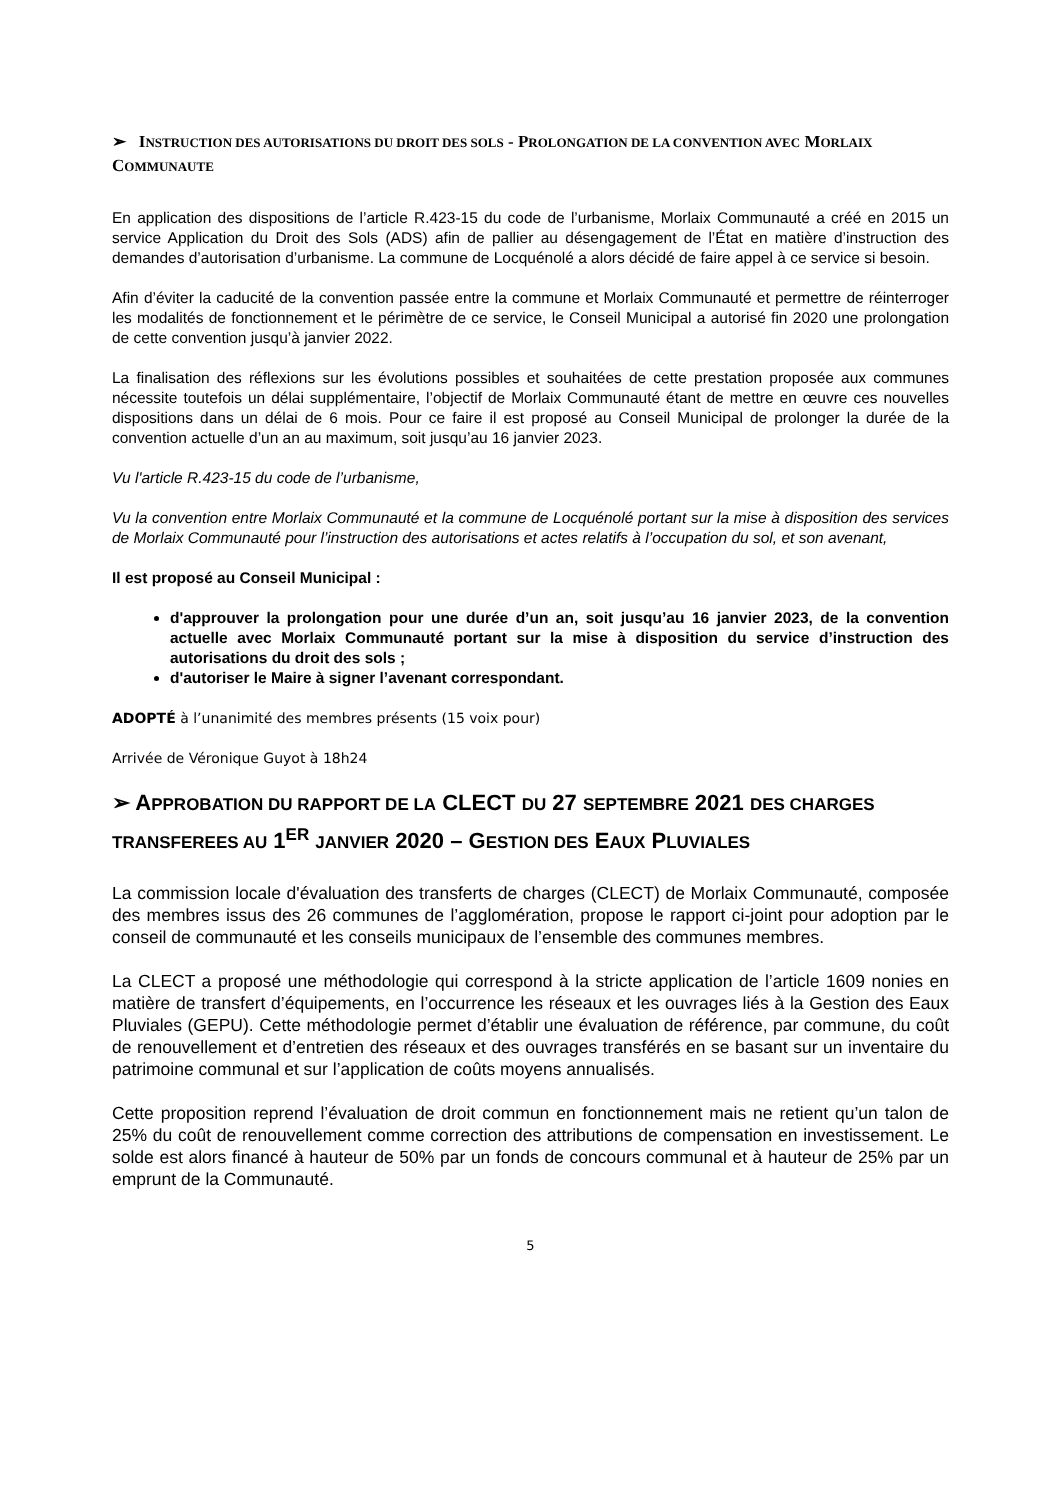➢ INSTRUCTION DES AUTORISATIONS DU DROIT DES SOLS - PROLONGATION DE LA CONVENTION AVEC MORLAIX COMMUNAUTE
En application des dispositions de l’article R.423-15 du code de l’urbanisme, Morlaix Communauté a créé en 2015 un service Application du Droit des Sols (ADS) afin de pallier au désengagement de l’État en matière d’instruction des demandes d’autorisation d’urbanisme. La commune de Locquénolé a alors décidé de faire appel à ce service si besoin.
Afin d’éviter la caducité de la convention passée entre la commune et Morlaix Communauté et permettre de réinterroger les modalités de fonctionnement et le périmètre de ce service, le Conseil Municipal a autorisé fin 2020 une prolongation de cette convention jusqu’à janvier 2022.
La finalisation des réflexions sur les évolutions possibles et souhaitées de cette prestation proposée aux communes nécessite toutefois un délai supplémentaire, l’objectif de Morlaix Communauté étant de mettre en œuvre ces nouvelles dispositions dans un délai de 6 mois. Pour ce faire il est proposé au Conseil Municipal de prolonger la durée de la convention actuelle d’un an au maximum, soit jusqu’au 16 janvier 2023.
Vu l'article R.423-15 du code de l’urbanisme,
Vu la convention entre Morlaix Communauté et la commune de Locquénolé portant sur la mise à disposition des services de Morlaix Communauté pour l’instruction des autorisations et actes relatifs à l’occupation du sol, et son avenant,
Il est proposé au Conseil Municipal :
d'approuver la prolongation pour une durée d’un an, soit jusqu’au 16 janvier 2023, de la convention actuelle avec Morlaix Communauté portant sur la mise à disposition du service d’instruction des autorisations du droit des sols ;
d'autoriser le Maire à signer l’avenant correspondant.
ADOPTÉ à l’unanimité des membres présents (15 voix pour)
Arrivée de Véronique Guyot à 18h24
➢ APPROBATION DU RAPPORT DE LA CLECT DU 27 SEPTEMBRE 2021 DES CHARGES TRANSFEREES AU 1<sup>ER</sup> JANVIER 2020 – GESTION DES EAUX PLUVIALES
La commission locale d'évaluation des transferts de charges (CLECT) de Morlaix Communauté, composée des membres issus des 26 communes de l’agglomération, propose le rapport ci-joint pour adoption par le conseil de communauté et les conseils municipaux de l’ensemble des communes membres.
La CLECT a proposé une méthodologie qui correspond à la stricte application de l’article 1609 nonies en matière de transfert d’équipements, en l’occurrence les réseaux et les ouvrages liés à la Gestion des Eaux Pluviales (GEPU). Cette méthodologie permet d’établir une évaluation de référence, par commune, du coût de renouvellement et d’entretien des réseaux et des ouvrages transférés en se basant sur un inventaire du patrimoine communal et sur l’application de coûts moyens annualisés.
Cette proposition reprend l’évaluation de droit commun en fonctionnement mais ne retient qu’un talon de 25% du coût de renouvellement comme correction des attributions de compensation en investissement. Le solde est alors financé à hauteur de 50% par un fonds de concours communal et à hauteur de 25% par un emprunt de la Communauté.
5